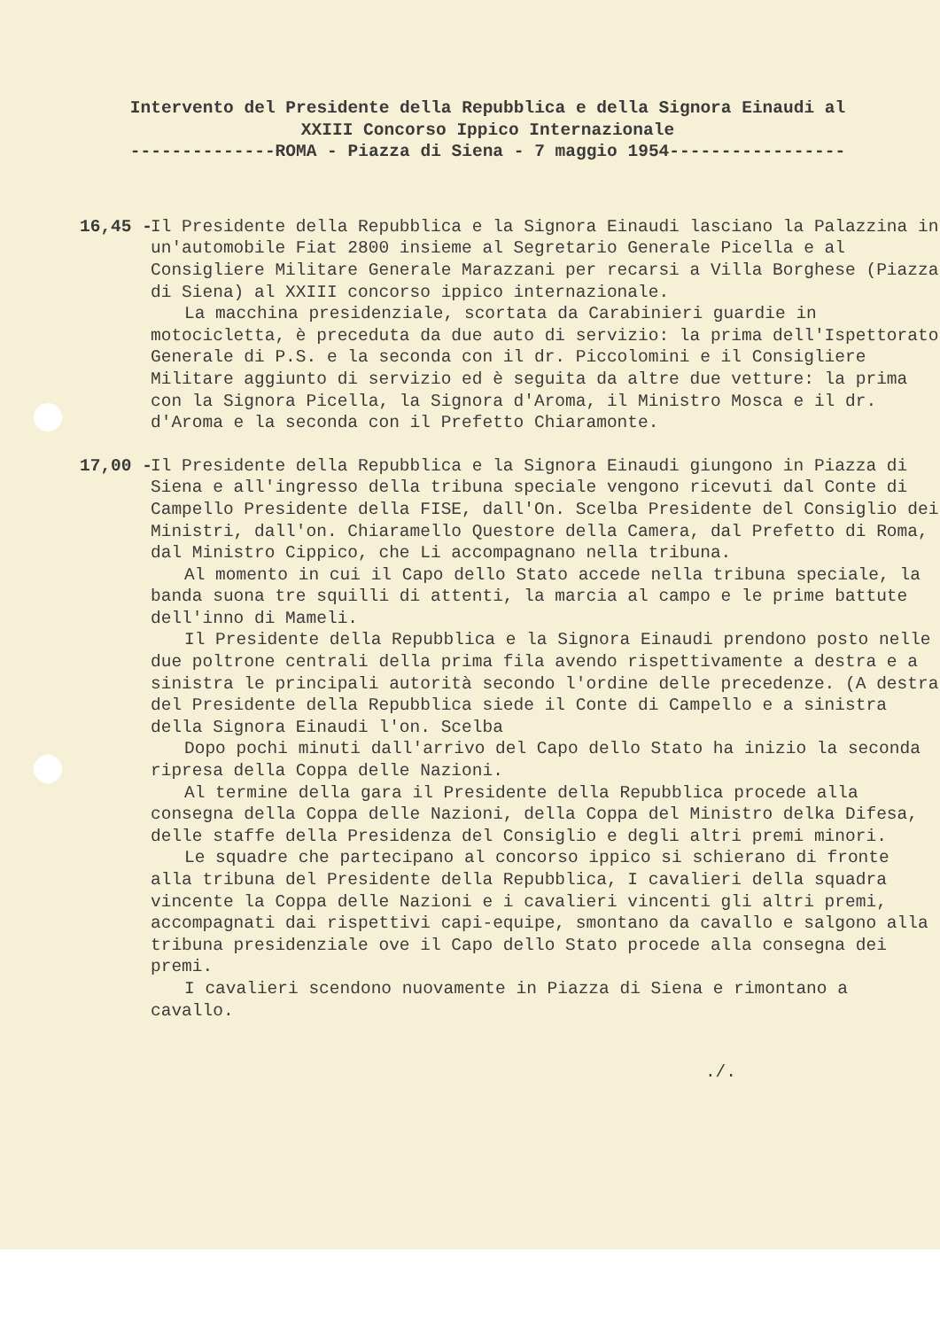Intervento del Presidente della Repubblica e della Signora Einaudi al XXIII Concorso Ippico Internazionale --------------ROMA - Piazza di Siena - 7 maggio 1954-----------------
16,45 -
Il Presidente della Repubblica e la Signora Einaudi lasciano la Palazzina in un'automobile Fiat 2800 insieme al Segretario Generale Picella e al Consigliere Militare Generale Marazzani per recarsi a Villa Borghese (Piazza di Siena) al XXIII concorso ippico internazionale.
La macchina presidenziale, scortata da Carabinieri guardie in motocicletta, è preceduta da due auto di servizio: la prima dell'Ispettorato Generale di P.S. e la seconda con il dr. Piccolomini e il Consigliere Militare aggiunto di servizio ed è seguita da altre due vetture: la prima con la Signora Picella, la Signora d'Aroma, il Ministro Mosca e il dr. d'Aroma e la seconda con il Prefetto Chiaramonte.
17,00 -
Il Presidente della Repubblica e la Signora Einaudi giungono in Piazza di Siena e all'ingresso della tribuna speciale vengono ricevuti dal Conte di Campello Presidente della FISE, dall'On. Scelba Presidente del Consiglio dei Ministri, dall'on. Chiaramello Questore della Camera, dal Prefetto di Roma, dal Ministro Cippico, che Li accompagnano nella tribuna.
Al momento in cui il Capo dello Stato accede nella tribuna speciale, la banda suona tre squilli di attenti, la marcia al campo e le prime battute dell'inno di Mameli.
Il Presidente della Repubblica e la Signora Einaudi prendono posto nelle due poltrone centrali della prima fila avendo rispettivamente a destra e a sinistra le principali autorità secondo l'ordine delle precedenze. (A destra del Presidente della Repubblica siede il Conte di Campello e a sinistra della Signora Einaudi l'on. Scelba
Dopo pochi minuti dall'arrivo del Capo dello Stato ha inizio la seconda ripresa della Coppa delle Nazioni.
Al termine della gara il Presidente della Repubblica procede alla consegna della Coppa delle Nazioni, della Coppa del Ministro delka Difesa, delle staffe della Presidenza del Consiglio e degli altri premi minori.
Le squadre che partecipano al concorso ippico si schierano di fronte alla tribuna del Presidente della Repubblica, I cavalieri della squadra vincente la Coppa delle Nazioni e i cavalieri vincenti gli altri premi, accompagnati dai rispettivi capi-equipe, smontano da cavallo e salgono alla tribuna presidenziale ove il Capo dello Stato procede alla consegna dei premi.
I cavalieri scendono nuovamente in Piazza di Siena e rimontano a cavallo.
./.